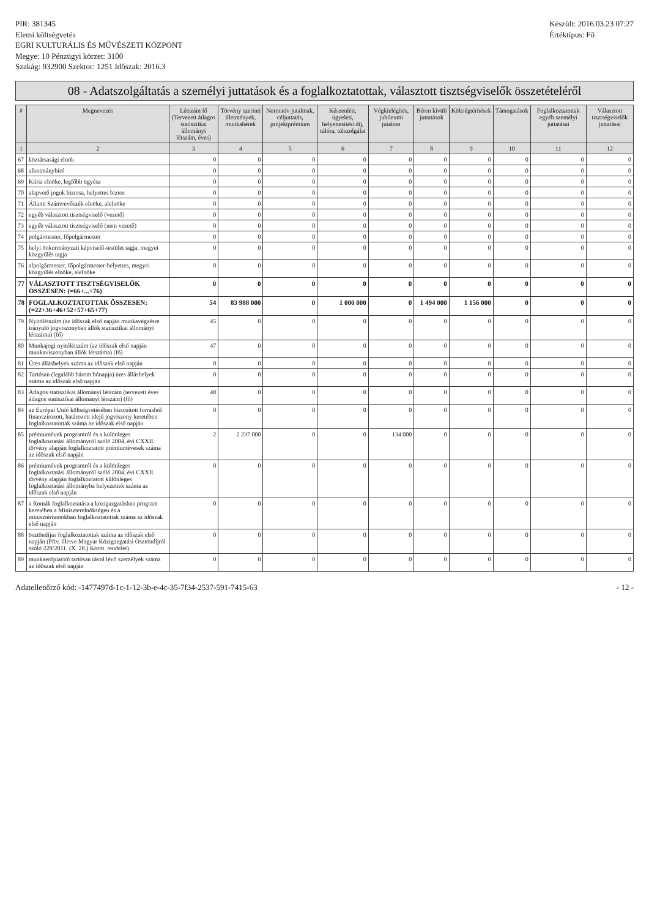PIR: 381345
Elemi költségvetés
EGRI KULTURÁLIS ÉS MŰVÉSZETI KÖZPONT
Megye: 10 Pénzügyi körzet: 3100
Szakág: 932900 Szektor: 1251 Időszak: 2016.3
Készült: 2016.03.23 07:27
Értéktípus: Fő
08 - Adatszolgáltatás a személyi juttatások és a foglalkoztatottak, választott tisztségviselők összetételéről
| # | Megnevezés | Létszám fő (Tervezett átlagos statisztikai állományi létszám, éves) | Törvény szerinti illetmények, munkabérek | Normatív jutalmak, céljuttatás, projektprémium | Készenléti, ügyeleti, helyettesítési díj, túlóra, túlszolgálat | Végkielégítés, jubileumi jutalom | Béren kívüli juttatások | Költségtérítések | Támogatások | Foglalkoztatottak egyéb személyi juttatásai | Választott tisztségviselők juttatásai |
| --- | --- | --- | --- | --- | --- | --- | --- | --- | --- | --- | --- |
| 1 | 2 | 3 | 4 | 5 | 6 | 7 | 8 | 9 | 10 | 11 | 12 |
| 67 | köztársasági elnök | 0 | 0 | 0 | 0 | 0 | 0 | 0 | 0 | 0 | 0 |
| 68 | alkotmánybíró | 0 | 0 | 0 | 0 | 0 | 0 | 0 | 0 | 0 | 0 |
| 69 | Kúria elnöke, legfőbb ügyész | 0 | 0 | 0 | 0 | 0 | 0 | 0 | 0 | 0 | 0 |
| 70 | alapvető jogok biztosa, helyettes biztos | 0 | 0 | 0 | 0 | 0 | 0 | 0 | 0 | 0 | 0 |
| 71 | Állami Számvevőszék elnöke, alelnöke | 0 | 0 | 0 | 0 | 0 | 0 | 0 | 0 | 0 | 0 |
| 72 | egyéb választott tisztségviselő (vezető) | 0 | 0 | 0 | 0 | 0 | 0 | 0 | 0 | 0 | 0 |
| 73 | egyéb választott tisztségviselő (nem vezető) | 0 | 0 | 0 | 0 | 0 | 0 | 0 | 0 | 0 | 0 |
| 74 | polgármester, főpolgármester | 0 | 0 | 0 | 0 | 0 | 0 | 0 | 0 | 0 | 0 |
| 75 | helyi önkormányzati képviselő-testület tagja, megyei közgyűlés tagja | 0 | 0 | 0 | 0 | 0 | 0 | 0 | 0 | 0 | 0 |
| 76 | alpolgármester, főpolgármester-helyettes, megyei közgyűlés elnöke, alelnöke | 0 | 0 | 0 | 0 | 0 | 0 | 0 | 0 | 0 | 0 |
| 77 | VÁLASZTOTT TISZTSÉGVISELŐK ÖSSZESEN: (=66+...+76) | 0 | 0 | 0 | 0 | 0 | 0 | 0 | 0 | 0 | 0 |
| 78 | FOGLALKOZTATOTTAK ÖSSZESEN: (=22+36+46+52+57+65+77) | 54 | 83 988 000 | 0 | 1 000 000 | 0 | 1 494 000 | 1 156 000 | 0 | 0 | 0 |
| 79 | Nyitólétszám (az időszak első napján munkavégzésre irányuló jogviszonyban állók statisztikai állományi létszáma) (fő) | 45 | 0 | 0 | 0 | 0 | 0 | 0 | 0 | 0 | 0 |
| 80 | Munkajogi nyitólétszám (az időszak első napján munkaviszonyban állók létszáma) (fő) | 47 | 0 | 0 | 0 | 0 | 0 | 0 | 0 | 0 | 0 |
| 81 | Üres álláshelyek száma az időszak első napján | 0 | 0 | 0 | 0 | 0 | 0 | 0 | 0 | 0 | 0 |
| 82 | Tartósan (legalább három hónapja) üres álláshelyek száma az időszak első napján | 0 | 0 | 0 | 0 | 0 | 0 | 0 | 0 | 0 | 0 |
| 83 | Átlagos statisztikai állományi létszám (tervezett éves átlagos statisztikai állományi létszám) (fő) | 48 | 0 | 0 | 0 | 0 | 0 | 0 | 0 | 0 | 0 |
| 84 | az Európai Unió költségvetésében biztosított forrásból finanszírozott, határozott idejű jogviszony keretében foglalkoztatottak száma az időszak első napján | 0 | 0 | 0 | 0 | 0 | 0 | 0 | 0 | 0 | 0 |
| 85 | prémiumévek programról és a különleges foglalkoztatási állományról szóló 2004. évi CXXII. törvény alapján foglalkoztatott prémiumévesek száma az időszak első napján | 2 | 2 237 000 | 0 | 0 | 134 000 | 0 | 0 | 0 | 0 | 0 |
| 86 | prémiumévek programról és a különleges foglalkoztatási állományról szóló 2004. évi CXXII. törvény alapján foglalkoztatott különleges foglalkoztatási állományba helyezettek száma az időszak első napján | 0 | 0 | 0 | 0 | 0 | 0 | 0 | 0 | 0 | 0 |
| 87 | a Romák foglalkoztatása a közigazgatásban program keretében a Miniszterelnökségen és a minisztériumokban foglalkoztatottak száma az időszak első napján | 0 | 0 | 0 | 0 | 0 | 0 | 0 | 0 | 0 | 0 |
| 88 | ösztöndíjas foglalkoztatottak száma az időszak első napján (Pftv, illetve Magyar Közigazgatási Ösztöndíjról szóló 228/2011. (X. 28.) Korm. rendelet) | 0 | 0 | 0 | 0 | 0 | 0 | 0 | 0 | 0 | 0 |
| 89 | munkaerőpiactól tartósan távol lévő személyek száma az időszak első napján | 0 | 0 | 0 | 0 | 0 | 0 | 0 | 0 | 0 | 0 |
Adatellenőrző kód: -1477497d-1c-1-12-3b-e-4c-35-7f34-2537-591-7415-63
- 12 -